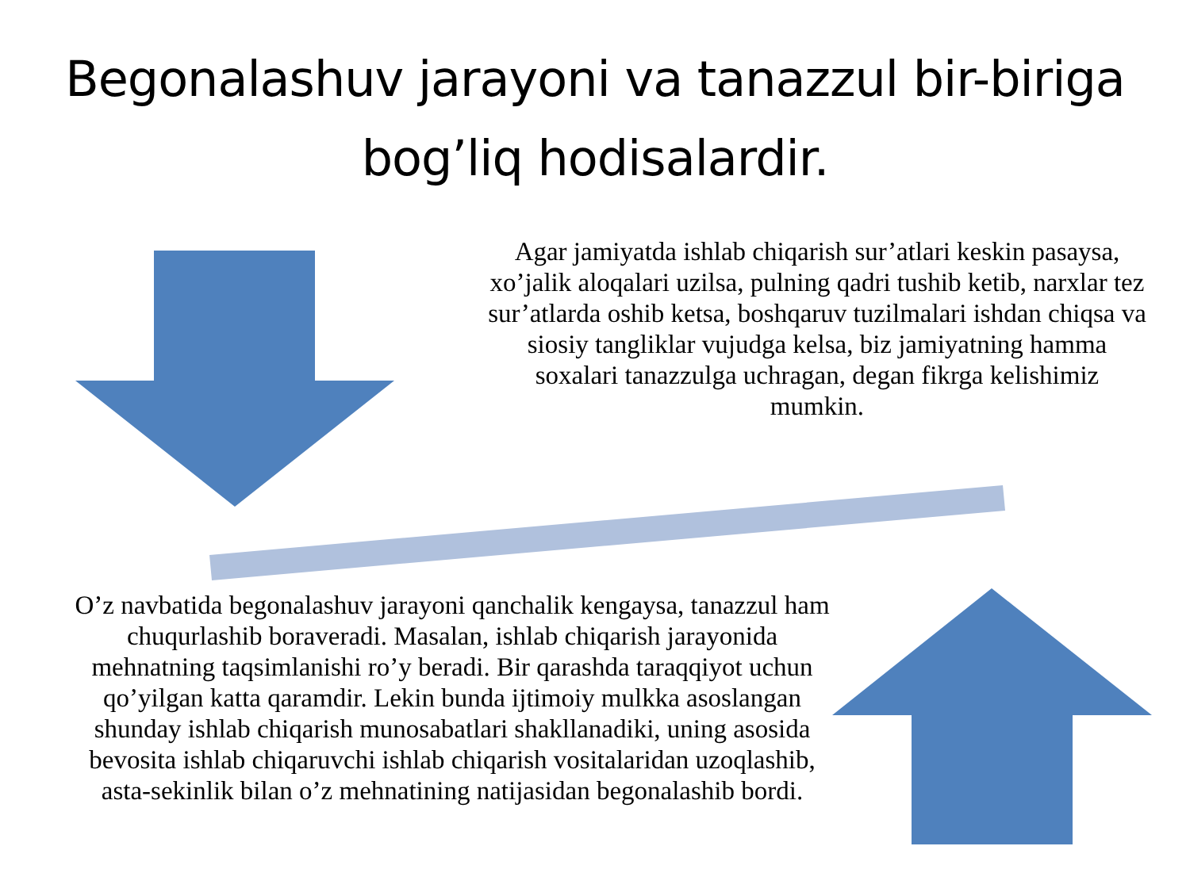Begonalashuv jarayoni va tanazzul bir-biriga bog’liq hodisalardir.
Agar jamiyatda ishlab chiqarish sur’atlari keskin pasaysa, xo’jalik aloqalari uzilsa, pulning qadri tushib ketib, narxlar tez sur’atlarda oshib ketsa, boshqaruv tuzilmalari ishdan chiqsa va siosiy tangliklar vujudga kelsa, biz jamiyatning hamma soxalari tanazzulga uchragan, degan fikrga kelishimiz mumkin.
O’z navbatida begonalashuv jarayoni qanchalik kengaysa, tanazzul ham chuqurlashib boraveradi. Masalan, ishlab chiqarish jarayonida mehnatning taqsimlanishi ro’y beradi. Bir qarashda taraqqiyot uchun qo’yilgan katta qaramdir. Lekin bunda ijtimoiy mulkka asoslangan shunday ishlab chiqarish munosabatlari shakllanadiki, uning asosida bevosita ishlab chiqaruvchi ishlab chiqarish vositalaridan uzoqlashib, asta-sekinlik bilan o’z mehnatining natijasidan begonalashib bordi.